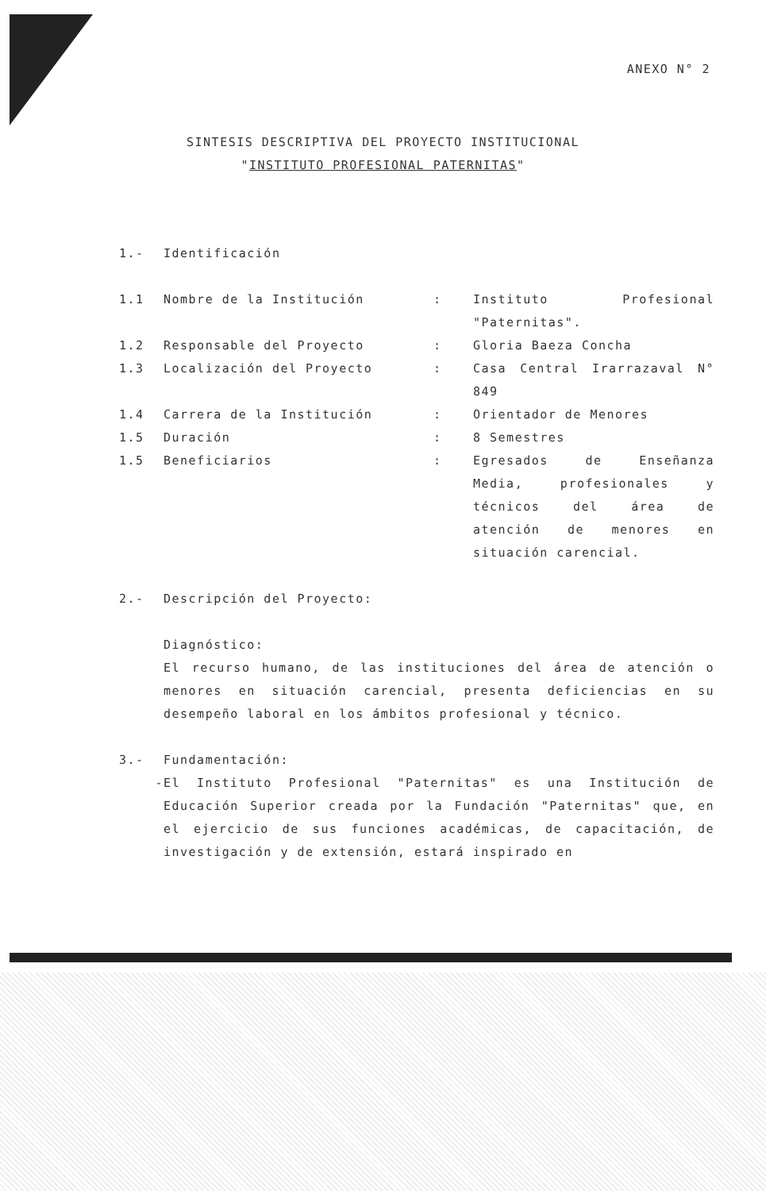ANEXO N° 2
SINTESIS DESCRIPTIVA DEL PROYECTO INSTITUCIONAL
"INSTITUTO PROFESIONAL PATERNITAS"
1.- Identificación
1.1 Nombre de la Institución: Instituto Profesional "Paternitas".
1.2 Responsable del Proyecto: Gloria Baeza Concha
1.3 Localización del Proyecto: Casa Central Irarrazaval N° 849
1.4 Carrera de la Institución: Orientador de Menores
1.5 Duración: 8 Semestres
1.5 Beneficiarios: Egresados de Enseñanza Media, profesionales y técnicos del área de atención de menores en situación carencial.
2.- Descripción del Proyecto:
Diagnóstico:
El recurso humano, de las instituciones del área de atención o menores en situación carencial, presenta deficiencias en su desempeño laboral en los ámbitos profesional y técnico.
3.- Fundamentación:
- El Instituto Profesional "Paternitas" es una Institución de Educación Superior creada por la Fundación "Paternitas" que, en el ejercicio de sus funciones académicas, de capacitación, de investigación y de extensión, estará inspirado en